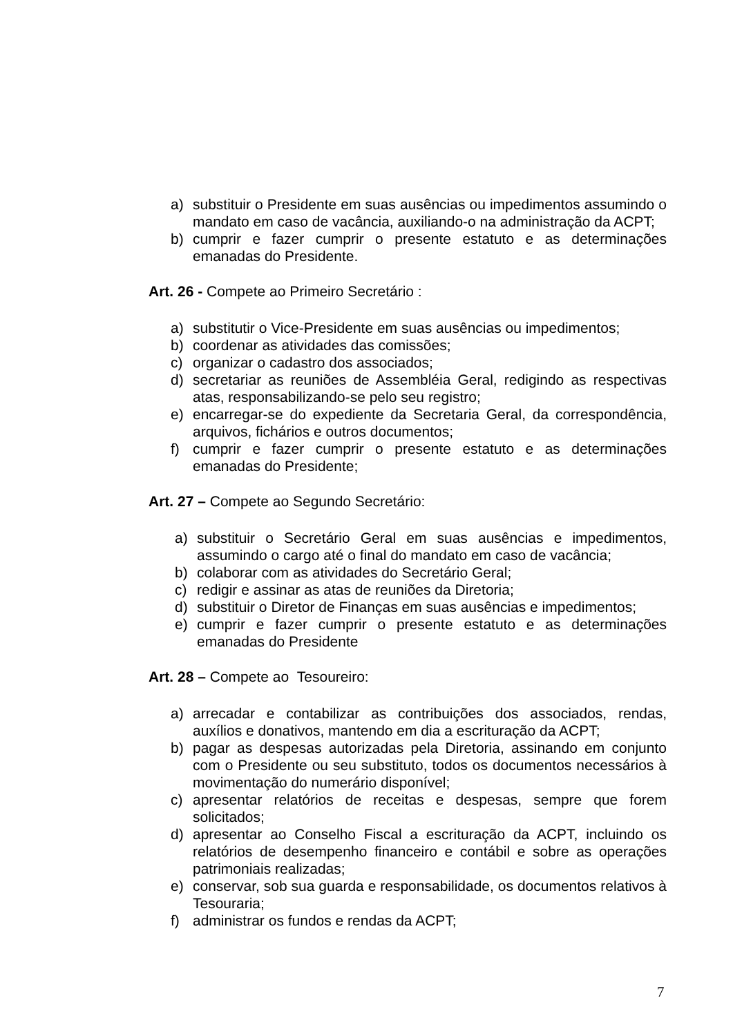a) substituir o Presidente em suas ausências ou impedimentos assumindo o mandato em caso de vacância, auxiliando-o na administração da ACPT;
b) cumprir e fazer cumprir o presente estatuto e as determinações emanadas do Presidente.
Art. 26 - Compete ao Primeiro Secretário :
a) substitutir o Vice-Presidente em suas ausências ou impedimentos;
b) coordenar as atividades das comissões;
c) organizar o cadastro dos associados;
d) secretariar as reuniões de Assembléia Geral, redigindo as respectivas atas, responsabilizando-se pelo seu registro;
e) encarregar-se do expediente da Secretaria Geral, da correspondência, arquivos, fichários e outros documentos;
f) cumprir e fazer cumprir o presente estatuto e as determinações emanadas do Presidente;
Art. 27 – Compete ao Segundo Secretário:
a) substituir o Secretário Geral em suas ausências e impedimentos, assumindo o cargo até o final do mandato em caso de vacância;
b) colaborar com as atividades do Secretário Geral;
c) redigir e assinar as atas de reuniões da Diretoria;
d) substituir o Diretor de Finanças em suas ausências e impedimentos;
e) cumprir e fazer cumprir o presente estatuto e as determinações emanadas do Presidente
Art. 28 – Compete ao Tesoureiro:
a) arrecadar e contabilizar as contribuições dos associados, rendas, auxílios e donativos, mantendo em dia a escrituração da ACPT;
b) pagar as despesas autorizadas pela Diretoria, assinando em conjunto com o Presidente ou seu substituto, todos os documentos necessários à movimentação do numerário disponível;
c) apresentar relatórios de receitas e despesas, sempre que forem solicitados;
d) apresentar ao Conselho Fiscal a escrituração da ACPT, incluindo os relatórios de desempenho financeiro e contábil e sobre as operações patrimoniais realizadas;
e) conservar, sob sua guarda e responsabilidade, os documentos relativos à Tesouraria;
f) administrar os fundos e rendas da ACPT;
7